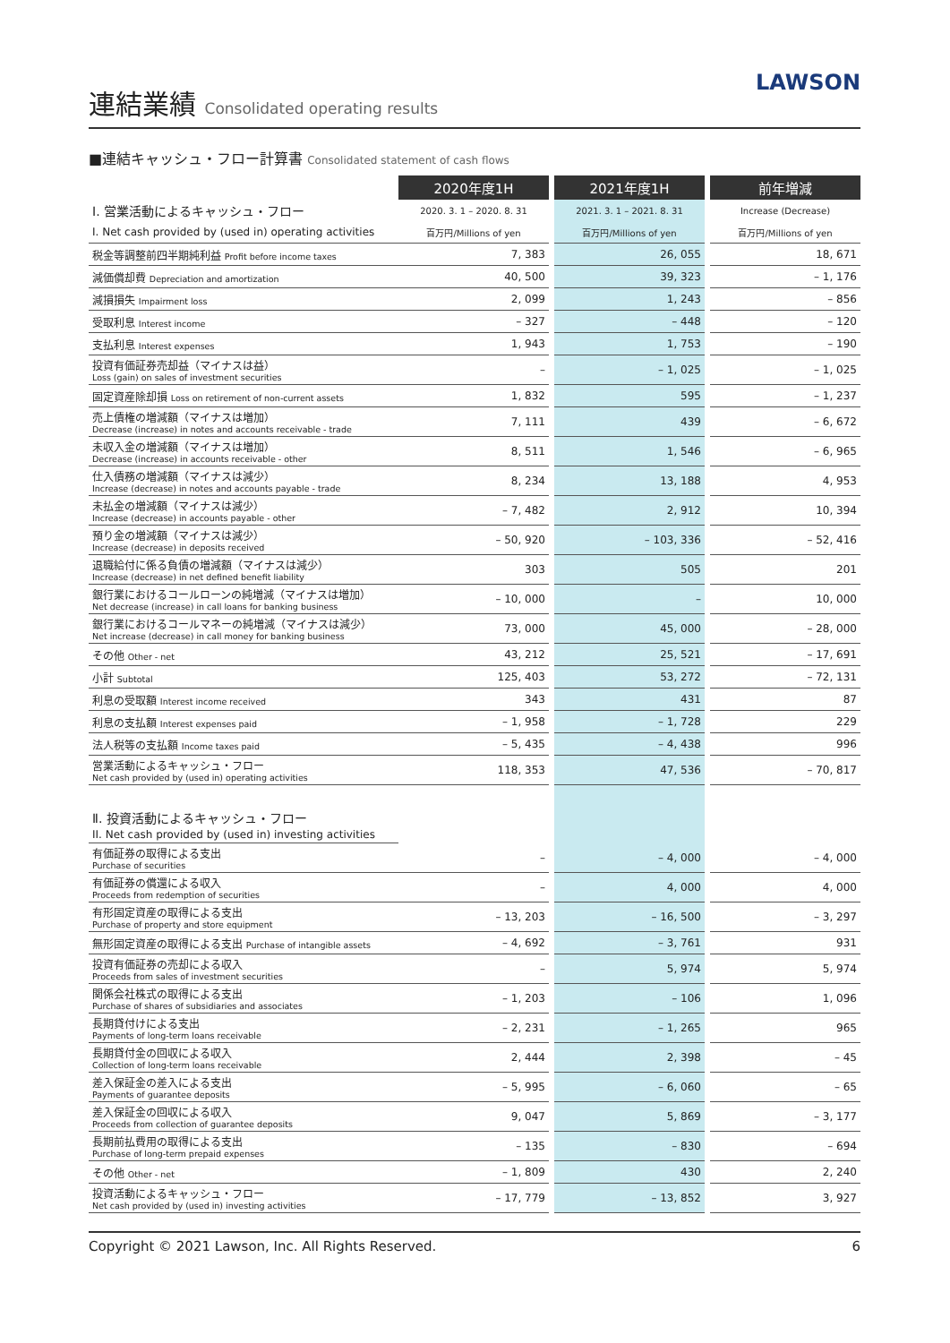連結業績 Consolidated operating results
LAWSON
■連結キャッシュ・フロー計算書 Consolidated statement of cash flows
| | 2020年度1H | | 2021年度1H | | 前年増減 |
| Ⅰ. 営業活動によるキャッシュ・フロー | 2020. 3. 1 – 2020. 8. 31 | | 2021. 3. 1 – 2021. 8. 31 | | Increase (Decrease) |
| I. Net cash provided by (used in) operating activities | 百万円/Millions of yen | | 百万円/Millions of yen | | 百万円/Millions of yen |
| 税金等調整前四半期純利益 Profit before income taxes | 7, 383 | | 26, 055 | | 18, 671 |
| 減価償却費 Depreciation and amortization | 40, 500 | | 39, 323 | | – 1, 176 |
| 減損損失 Impairment loss | 2, 099 | | 1, 243 | | – 856 |
| 受取利息 Interest income | – 327 | | – 448 | | – 120 |
| 支払利息 Interest expenses | 1, 943 | | 1, 753 | | – 190 |
| 投資有価証券売却益（マイナスは益） Loss (gain) on sales of investment securities | – | | – 1, 025 | | – 1, 025 |
| 固定資産除却損 Loss on retirement of non-current assets | 1, 832 | | 595 | | – 1, 237 |
| 売上債権の増減額（マイナスは増加） Decrease (increase) in notes and accounts receivable - trade | 7, 111 | | 439 | | – 6, 672 |
| 未収入金の増減額（マイナスは増加） Decrease (increase) in accounts receivable - other | 8, 511 | | 1, 546 | | – 6, 965 |
| 仕入債務の増減額（マイナスは減少） Increase (decrease) in notes and accounts payable - trade | 8, 234 | | 13, 188 | | 4, 953 |
| 未払金の増減額（マイナスは減少） Increase (decrease) in accounts payable - other | – 7, 482 | | 2, 912 | | 10, 394 |
| 預り金の増減額（マイナスは減少） Increase (decrease) in deposits received | – 50, 920 | | – 103, 336 | | – 52, 416 |
| 退職給付に係る負債の増減額（マイナスは減少） Increase (decrease) in net defined benefit liability | 303 | | 505 | | 201 |
| 銀行業におけるコールローンの純増減（マイナスは増加） Net decrease (increase) in call loans for banking business | – 10, 000 | | – | | 10, 000 |
| 銀行業におけるコールマネーの純増減（マイナスは減少） Net increase (decrease) in call money for banking business | 73, 000 | | 45, 000 | | – 28, 000 |
| その他 Other - net | 43, 212 | | 25, 521 | | – 17, 691 |
| 小計 Subtotal | 125, 403 | | 53, 272 | | – 72, 131 |
| 利息の受取額 Interest income received | 343 | | 431 | | 87 |
| 利息の支払額 Interest expenses paid | – 1, 958 | | – 1, 728 | | 229 |
| 法人税等の支払額 Income taxes paid | – 5, 435 | | – 4, 438 | | 996 |
| 営業活動によるキャッシュ・フロー Net cash provided by (used in) operating activities | 118, 353 | | 47, 536 | | – 70, 817 |
| Ⅱ. 投資活動によるキャッシュ・フロー II. Net cash provided by (used in) investing activities | | | | | |
| 有価証券の取得による支出 Purchase of securities | – | | – 4, 000 | | – 4, 000 |
| 有価証券の償還による収入 Proceeds from redemption of securities | – | | 4, 000 | | 4, 000 |
| 有形固定資産の取得による支出 Purchase of property and store equipment | – 13, 203 | | – 16, 500 | | – 3, 297 |
| 無形固定資産の取得による支出 Purchase of intangible assets | – 4, 692 | | – 3, 761 | | 931 |
| 投資有価証券の売却による収入 Proceeds from sales of investment securities | – | | 5, 974 | | 5, 974 |
| 関係会社株式の取得による支出 Purchase of shares of subsidiaries and associates | – 1, 203 | | – 106 | | 1, 096 |
| 長期貸付けによる支出 Payments of long-term loans receivable | – 2, 231 | | – 1, 265 | | 965 |
| 長期貸付金の回収による収入 Collection of long-term loans receivable | 2, 444 | | 2, 398 | | – 45 |
| 差入保証金の差入による支出 Payments of guarantee deposits | – 5, 995 | | – 6, 060 | | – 65 |
| 差入保証金の回収による収入 Proceeds from collection of guarantee deposits | 9, 047 | | 5, 869 | | – 3, 177 |
| 長期前払費用の取得による支出 Purchase of long-term prepaid expenses | – 135 | | – 830 | | – 694 |
| その他 Other - net | – 1, 809 | | 430 | | 2, 240 |
| 投資活動によるキャッシュ・フロー Net cash provided by (used in) investing activities | – 17, 779 | | – 13, 852 | | 3, 927 |
Copyright © 2021 Lawson, Inc. All Rights Reserved. 6